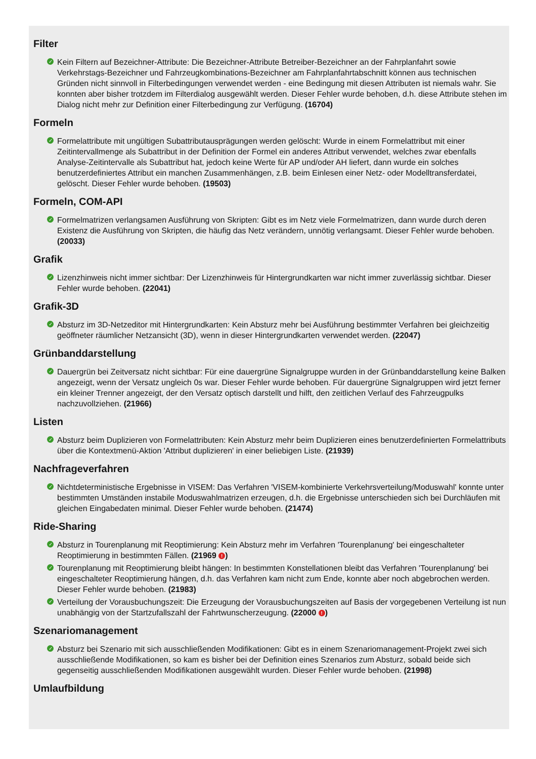Filter
✓ Kein Filtern auf Bezeichner-Attribute: Die Bezeichner-Attribute Betreiber-Bezeichner an der Fahrplanfahrt sowie Verkehrstags-Bezeichner und Fahrzeugkombinations-Bezeichner am Fahrplanfahrtabschnitt können aus technischen Gründen nicht sinnvoll in Filterbedingungen verwendet werden - eine Bedingung mit diesen Attributen ist niemals wahr. Sie konnten aber bisher trotzdem im Filterdialog ausgewählt werden. Dieser Fehler wurde behoben, d.h. diese Attribute stehen im Dialog nicht mehr zur Definition einer Filterbedingung zur Verfügung. (16704)
Formeln
✓ Formelattribute mit ungültigen Subattributausprägungen werden gelöscht: Wurde in einem Formelattribut mit einer Zeitintervallmenge als Subattribut in der Definition der Formel ein anderes Attribut verwendet, welches zwar ebenfalls Analyse-Zeitintervalle als Subattribut hat, jedoch keine Werte für AP und/oder AH liefert, dann wurde ein solches benutzerdefiniertes Attribut ein manchen Zusammenhängen, z.B. beim Einlesen einer Netz- oder Modelltransferdatei, gelöscht. Dieser Fehler wurde behoben. (19503)
Formeln, COM-API
✓ Formelmatrizen verlangsamen Ausführung von Skripten: Gibt es im Netz viele Formelmatrizen, dann wurde durch deren Existenz die Ausführung von Skripten, die häufig das Netz verändern, unnötig verlangsamt. Dieser Fehler wurde behoben. (20033)
Grafik
✓ Lizenzhinweis nicht immer sichtbar: Der Lizenzhinweis für Hintergrundkarten war nicht immer zuverlässig sichtbar. Dieser Fehler wurde behoben. (22041)
Grafik-3D
✓ Absturz im 3D-Netzeditor mit Hintergrundkarten: Kein Absturz mehr bei Ausführung bestimmter Verfahren bei gleichzeitig geöffneter räumlicher Netzansicht (3D), wenn in dieser Hintergrundkarten verwendet werden. (22047)
Grünbanddarstellung
✓ Dauergrün bei Zeitversatz nicht sichtbar: Für eine dauergrüne Signalgruppe wurden in der Grünbanddarstellung keine Balken angezeigt, wenn der Versatz ungleich 0s war. Dieser Fehler wurde behoben. Für dauergrüne Signalgruppen wird jetzt ferner ein kleiner Trenner angezeigt, der den Versatz optisch darstellt und hilft, den zeitlichen Verlauf des Fahrzeugpulks nachzuvollziehen. (21966)
Listen
✓ Absturz beim Duplizieren von Formelattributen: Kein Absturz mehr beim Duplizieren eines benutzerdefinierten Formelattributs über die Kontextmenü-Aktion 'Attribut duplizieren' in einer beliebigen Liste. (21939)
Nachfrageverfahren
✓ Nichtdeterministische Ergebnisse in VISEM: Das Verfahren 'VISEM-kombinierte Verkehrsverteilung/Moduswahl' konnte unter bestimmten Umständen instabile Moduswahlmatrizen erzeugen, d.h. die Ergebnisse unterschieden sich bei Durchläufen mit gleichen Eingabedaten minimal. Dieser Fehler wurde behoben. (21474)
Ride-Sharing
✓ Absturz in Tourenplanung mit Reoptimierung: Kein Absturz mehr im Verfahren 'Tourenplanung' bei eingeschalteter Reoptimierung in bestimmten Fällen. (21969 !)
✓ Tourenplanung mit Reoptimierung bleibt hängen: In bestimmten Konstellationen bleibt das Verfahren 'Tourenplanung' bei eingeschalteter Reoptimierung hängen, d.h. das Verfahren kam nicht zum Ende, konnte aber noch abgebrochen werden. Dieser Fehler wurde behoben. (21983)
✓ Verteilung der Vorausbuchungszeit: Die Erzeugung der Vorausbuchungszeiten auf Basis der vorgegebenen Verteilung ist nun unabhängig von der Startzufallszahl der Fahrtwunscherzeugung. (22000 !)
Szenariomanagement
✓ Absturz bei Szenario mit sich ausschließenden Modifikationen: Gibt es in einem Szenariomanagement-Projekt zwei sich ausschließende Modifikationen, so kam es bisher bei der Definition eines Szenarios zum Absturz, sobald beide sich gegenseitig ausschließenden Modifikationen ausgewählt wurden. Dieser Fehler wurde behoben. (21998)
Umlaufbildung